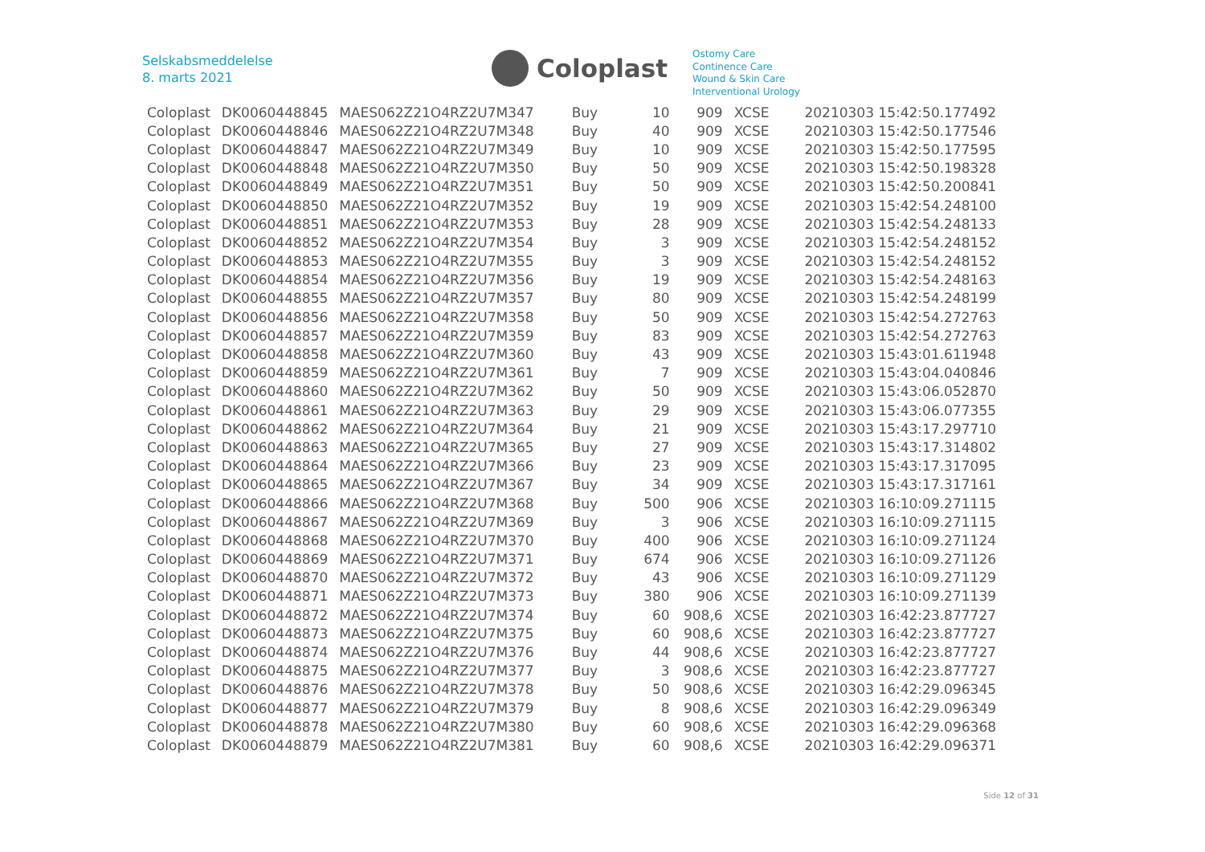Selskabsmeddelelse
8. marts 2021
Coloplast
Ostomy Care
Continence Care
Wound & Skin Care
Interventional Urology
| Coloplast | DK0060448845 | MAES062Z21O4RZ2U7M347 | Buy | 10 | 909 | XCSE | 20210303 15:42:50.177492 |
| Coloplast | DK0060448846 | MAES062Z21O4RZ2U7M348 | Buy | 40 | 909 | XCSE | 20210303 15:42:50.177546 |
| Coloplast | DK0060448847 | MAES062Z21O4RZ2U7M349 | Buy | 10 | 909 | XCSE | 20210303 15:42:50.177595 |
| Coloplast | DK0060448848 | MAES062Z21O4RZ2U7M350 | Buy | 50 | 909 | XCSE | 20210303 15:42:50.198328 |
| Coloplast | DK0060448849 | MAES062Z21O4RZ2U7M351 | Buy | 50 | 909 | XCSE | 20210303 15:42:50.200841 |
| Coloplast | DK0060448850 | MAES062Z21O4RZ2U7M352 | Buy | 19 | 909 | XCSE | 20210303 15:42:54.248100 |
| Coloplast | DK0060448851 | MAES062Z21O4RZ2U7M353 | Buy | 28 | 909 | XCSE | 20210303 15:42:54.248133 |
| Coloplast | DK0060448852 | MAES062Z21O4RZ2U7M354 | Buy | 3 | 909 | XCSE | 20210303 15:42:54.248152 |
| Coloplast | DK0060448853 | MAES062Z21O4RZ2U7M355 | Buy | 3 | 909 | XCSE | 20210303 15:42:54.248152 |
| Coloplast | DK0060448854 | MAES062Z21O4RZ2U7M356 | Buy | 19 | 909 | XCSE | 20210303 15:42:54.248163 |
| Coloplast | DK0060448855 | MAES062Z21O4RZ2U7M357 | Buy | 80 | 909 | XCSE | 20210303 15:42:54.248199 |
| Coloplast | DK0060448856 | MAES062Z21O4RZ2U7M358 | Buy | 50 | 909 | XCSE | 20210303 15:42:54.272763 |
| Coloplast | DK0060448857 | MAES062Z21O4RZ2U7M359 | Buy | 83 | 909 | XCSE | 20210303 15:42:54.272763 |
| Coloplast | DK0060448858 | MAES062Z21O4RZ2U7M360 | Buy | 43 | 909 | XCSE | 20210303 15:43:01.611948 |
| Coloplast | DK0060448859 | MAES062Z21O4RZ2U7M361 | Buy | 7 | 909 | XCSE | 20210303 15:43:04.040846 |
| Coloplast | DK0060448860 | MAES062Z21O4RZ2U7M362 | Buy | 50 | 909 | XCSE | 20210303 15:43:06.052870 |
| Coloplast | DK0060448861 | MAES062Z21O4RZ2U7M363 | Buy | 29 | 909 | XCSE | 20210303 15:43:06.077355 |
| Coloplast | DK0060448862 | MAES062Z21O4RZ2U7M364 | Buy | 21 | 909 | XCSE | 20210303 15:43:17.297710 |
| Coloplast | DK0060448863 | MAES062Z21O4RZ2U7M365 | Buy | 27 | 909 | XCSE | 20210303 15:43:17.314802 |
| Coloplast | DK0060448864 | MAES062Z21O4RZ2U7M366 | Buy | 23 | 909 | XCSE | 20210303 15:43:17.317095 |
| Coloplast | DK0060448865 | MAES062Z21O4RZ2U7M367 | Buy | 34 | 909 | XCSE | 20210303 15:43:17.317161 |
| Coloplast | DK0060448866 | MAES062Z21O4RZ2U7M368 | Buy | 500 | 906 | XCSE | 20210303 16:10:09.271115 |
| Coloplast | DK0060448867 | MAES062Z21O4RZ2U7M369 | Buy | 3 | 906 | XCSE | 20210303 16:10:09.271115 |
| Coloplast | DK0060448868 | MAES062Z21O4RZ2U7M370 | Buy | 400 | 906 | XCSE | 20210303 16:10:09.271124 |
| Coloplast | DK0060448869 | MAES062Z21O4RZ2U7M371 | Buy | 674 | 906 | XCSE | 20210303 16:10:09.271126 |
| Coloplast | DK0060448870 | MAES062Z21O4RZ2U7M372 | Buy | 43 | 906 | XCSE | 20210303 16:10:09.271129 |
| Coloplast | DK0060448871 | MAES062Z21O4RZ2U7M373 | Buy | 380 | 906 | XCSE | 20210303 16:10:09.271139 |
| Coloplast | DK0060448872 | MAES062Z21O4RZ2U7M374 | Buy | 60 | 908,6 | XCSE | 20210303 16:42:23.877727 |
| Coloplast | DK0060448873 | MAES062Z21O4RZ2U7M375 | Buy | 60 | 908,6 | XCSE | 20210303 16:42:23.877727 |
| Coloplast | DK0060448874 | MAES062Z21O4RZ2U7M376 | Buy | 44 | 908,6 | XCSE | 20210303 16:42:23.877727 |
| Coloplast | DK0060448875 | MAES062Z21O4RZ2U7M377 | Buy | 3 | 908,6 | XCSE | 20210303 16:42:23.877727 |
| Coloplast | DK0060448876 | MAES062Z21O4RZ2U7M378 | Buy | 50 | 908,6 | XCSE | 20210303 16:42:29.096345 |
| Coloplast | DK0060448877 | MAES062Z21O4RZ2U7M379 | Buy | 8 | 908,6 | XCSE | 20210303 16:42:29.096349 |
| Coloplast | DK0060448878 | MAES062Z21O4RZ2U7M380 | Buy | 60 | 908,6 | XCSE | 20210303 16:42:29.096368 |
| Coloplast | DK0060448879 | MAES062Z21O4RZ2U7M381 | Buy | 60 | 908,6 | XCSE | 20210303 16:42:29.096371 |
Side 12 of 31